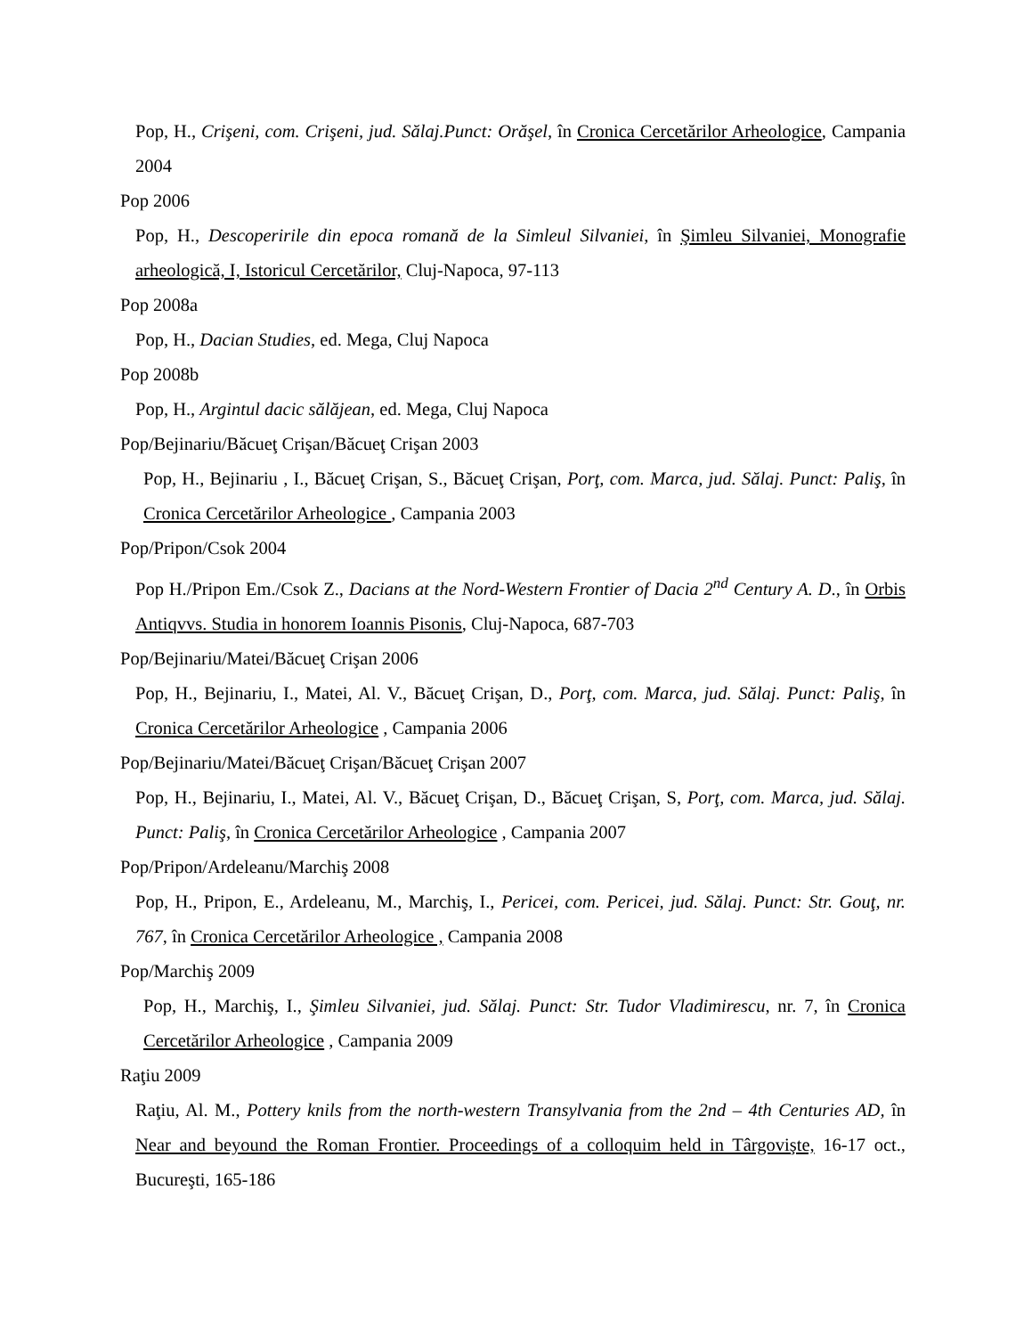Pop, H., Crişeni, com. Crişeni, jud. Sălaj.Punct: Orăşel, în Cronica Cercetărilor Arheologice, Campania 2004
Pop 2006
Pop, H., Descoperirile din epoca romană de la Simleul Silvaniei, în Şimleu Silvaniei, Monografie arheologică, I, Istoricul Cercetărilor, Cluj-Napoca, 97-113
Pop 2008a
Pop, H., Dacian Studies, ed. Mega, Cluj Napoca
Pop 2008b
Pop, H., Argintul dacic sălăjean, ed. Mega, Cluj Napoca
Pop/Bejinariu/Băcueţ Crişan/Băcueţ Crişan 2003
Pop, H., Bejinariu , I., Băcueţ Crişan, S., Băcueţ Crişan, Porţ, com. Marca, jud. Sălaj. Punct: Paliş, în Cronica Cercetărilor Arheologice , Campania 2003
Pop/Pripon/Csok 2004
Pop H./Pripon Em./Csok Z., Dacians at the Nord-Western Frontier of Dacia 2<sup>nd</sup> Century A. D., în Orbis Antiqvvs. Studia in honorem Ioannis Pisonis, Cluj-Napoca, 687-703
Pop/Bejinariu/Matei/Băcueţ Crişan 2006
Pop, H., Bejinariu, I., Matei, Al. V., Băcueţ Crişan, D., Porţ, com. Marca, jud. Sălaj. Punct: Paliş, în Cronica Cercetărilor Arheologice , Campania 2006
Pop/Bejinariu/Matei/Băcueţ Crişan/Băcueţ Crişan 2007
Pop, H., Bejinariu, I., Matei, Al. V., Băcueţ Crişan, D., Băcueţ Crişan, S, Porţ, com. Marca, jud. Sălaj. Punct: Paliş, în Cronica Cercetărilor Arheologice , Campania 2007
Pop/Pripon/Ardeleanu/Marchiş 2008
Pop, H., Pripon, E., Ardeleanu, M., Marchiş, I., Pericei, com. Pericei, jud. Sălaj. Punct: Str. Gouţ, nr. 767, în Cronica Cercetărilor Arheologice , Campania 2008
Pop/Marchiş 2009
Pop, H., Marchiş, I., Şimleu Silvaniei, jud. Sălaj. Punct: Str. Tudor Vladimirescu, nr. 7, în Cronica Cercetărilor Arheologice , Campania 2009
Raţiu 2009
Raţiu, Al. M., Pottery knils from the north-western Transylvania from the 2nd – 4th Centuries AD, în Near and beyound the Roman Frontier. Proceedings of a colloquim held in Târgovişte, 16-17 oct., Bucureşti, 165-186